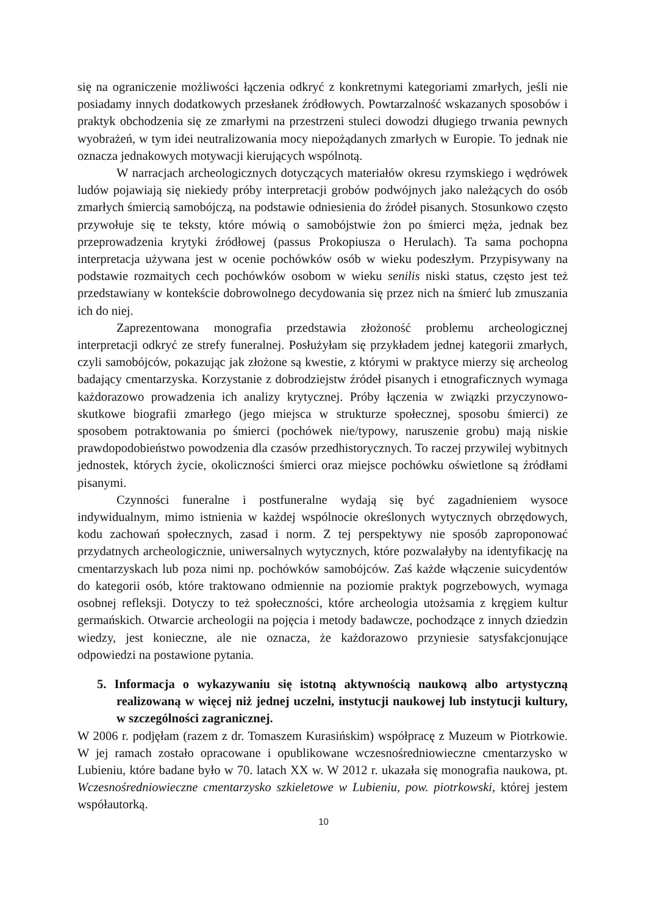się na ograniczenie możliwości łączenia odkryć z konkretnymi kategoriami zmarłych, jeśli nie posiadamy innych dodatkowych przesłanek źródłowych. Powtarzalność wskazanych sposobów i praktyk obchodzenia się ze zmarłymi na przestrzeni stuleci dowodzi długiego trwania pewnych wyobrażeń, w tym idei neutralizowania mocy niepożądanych zmarłych w Europie. To jednak nie oznacza jednakowych motywacji kierujących wspólnotą.
W narracjach archeologicznych dotyczących materiałów okresu rzymskiego i wędrówek ludów pojawiają się niekiedy próby interpretacji grobów podwójnych jako należących do osób zmarłych śmiercią samobójczą, na podstawie odniesienia do źródeł pisanych. Stosunkowo często przywołuje się te teksty, które mówią o samobójstwie żon po śmierci męża, jednak bez przeprowadzenia krytyki źródłowej (passus Prokopiusza o Herulach). Ta sama pochopna interpretacja używana jest w ocenie pochówków osób w wieku podeszłym. Przypisywany na podstawie rozmaitych cech pochówków osobom w wieku senilis niski status, często jest też przedstawiany w kontekście dobrowolnego decydowania się przez nich na śmierć lub zmuszania ich do niej.
Zaprezentowana monografia przedstawia złożoność problemu archeologicznej interpretacji odkryć ze strefy funeralnej. Posłużyłam się przykładem jednej kategorii zmarłych, czyli samobójców, pokazując jak złożone są kwestie, z którymi w praktyce mierzy się archeolog badający cmentarzyska. Korzystanie z dobrodziejstw źródeł pisanych i etnograficznych wymaga każdorazowo prowadzenia ich analizy krytycznej. Próby łączenia w związki przyczynowo-skutkowe biografii zmarłego (jego miejsca w strukturze społecznej, sposobu śmierci) ze sposobem potraktowania po śmierci (pochówek nie/typowy, naruszenie grobu) mają niskie prawdopodobieństwo powodzenia dla czasów przedhistorycznych. To raczej przywilej wybitnych jednostek, których życie, okoliczności śmierci oraz miejsce pochówku oświetlone są źródłami pisanymi.
Czynności funeralne i postfuneralne wydają się być zagadnieniem wysoce indywidualnym, mimo istnienia w każdej wspólnocie określonych wytycznych obrzędowych, kodu zachowań społecznych, zasad i norm. Z tej perspektywy nie sposób zaproponować przydatnych archeologicznie, uniwersalnych wytycznych, które pozwalałyby na identyfikację na cmentarzyskach lub poza nimi np. pochówków samobójców. Zaś każde włączenie suicydentów do kategorii osób, które traktowano odmiennie na poziomie praktyk pogrzebowych, wymaga osobnej refleksji. Dotyczy to też społeczności, które archeologia utożsamia z kręgiem kultur germańskich. Otwarcie archeologii na pojęcia i metody badawcze, pochodzące z innych dziedzin wiedzy, jest konieczne, ale nie oznacza, że każdorazowo przyniesie satysfakcjonujące odpowiedzi na postawione pytania.
5. Informacja o wykazywaniu się istotną aktywnością naukową albo artystyczną realizowaną w więcej niż jednej uczelni, instytucji naukowej lub instytucji kultury, w szczególności zagranicznej.
W 2006 r. podjęłam (razem z dr. Tomaszem Kurasińskim) współpracę z Muzeum w Piotrkowie. W jej ramach zostało opracowane i opublikowane wczesnośredniowieczne cmentarzysko w Lubieniu, które badane było w 70. latach XX w. W 2012 r. ukazała się monografia naukowa, pt. Wczesnośredniowieczne cmentarzysko szkieletowe w Lubieniu, pow. piotrkowski, której jestem współautorką.
10